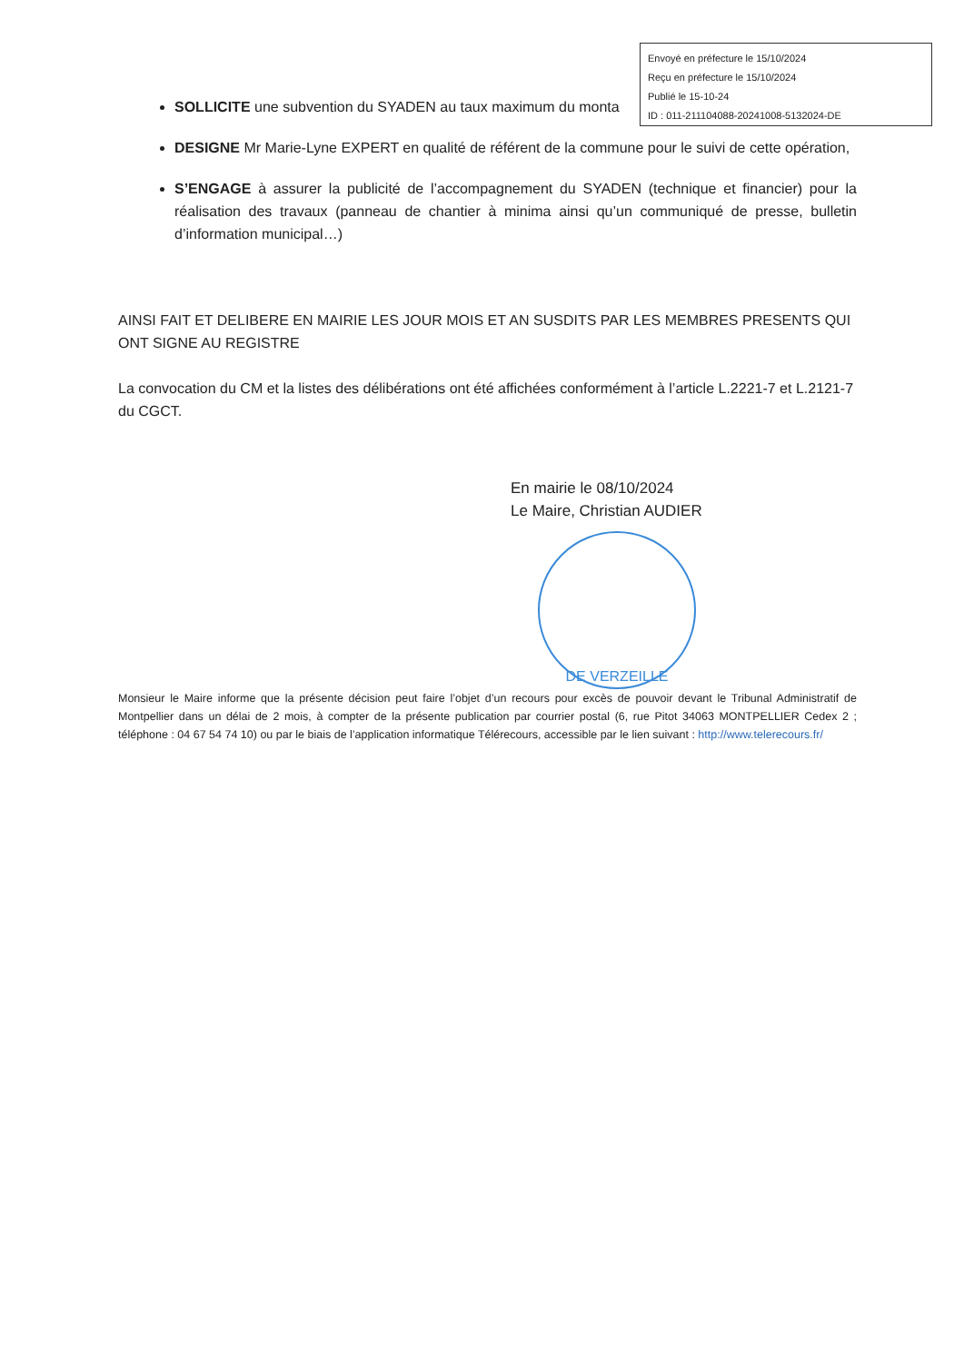Envoyé en préfecture le 15/10/2024
Reçu en préfecture le 15/10/2024
Publié le 15-10-24
ID : 011-211104088-20241008-5132024-DE
SOLLICITE une subvention du SYADEN au taux maximum du monta
DESIGNE Mr Marie-Lyne EXPERT en qualité de référent de la commune pour le suivi de cette opération,
S’ENGAGE à assurer la publicité de l’accompagnement du SYADEN (technique et financier) pour la réalisation des travaux (panneau de chantier à minima ainsi qu’un communiqué de presse, bulletin d’information municipal…)
AINSI FAIT ET DELIBERE EN MAIRIE LES JOUR MOIS ET AN SUSDITS PAR LES MEMBRES PRESENTS QUI ONT SIGNE AU REGISTRE
La convocation du CM et la listes des délibérations ont été affichées conformément à l’article L.2221-7 et L.2121-7 du CGCT.
En mairie le 08/10/2024
Le Maire, Christian AUDIER
DE VERZEILLE
Monsieur le Maire informe que la présente décision peut faire l’objet d’un recours pour excès de pouvoir devant le Tribunal Administratif de Montpellier dans un délai de 2 mois, à compter de la présente publication par courrier postal (6, rue Pitot 34063 MONTPELLIER Cedex 2 ; téléphone : 04 67 54 74 10) ou par le biais de l’application informatique Télérecours, accessible par le lien suivant : http://www.telerecours.fr/